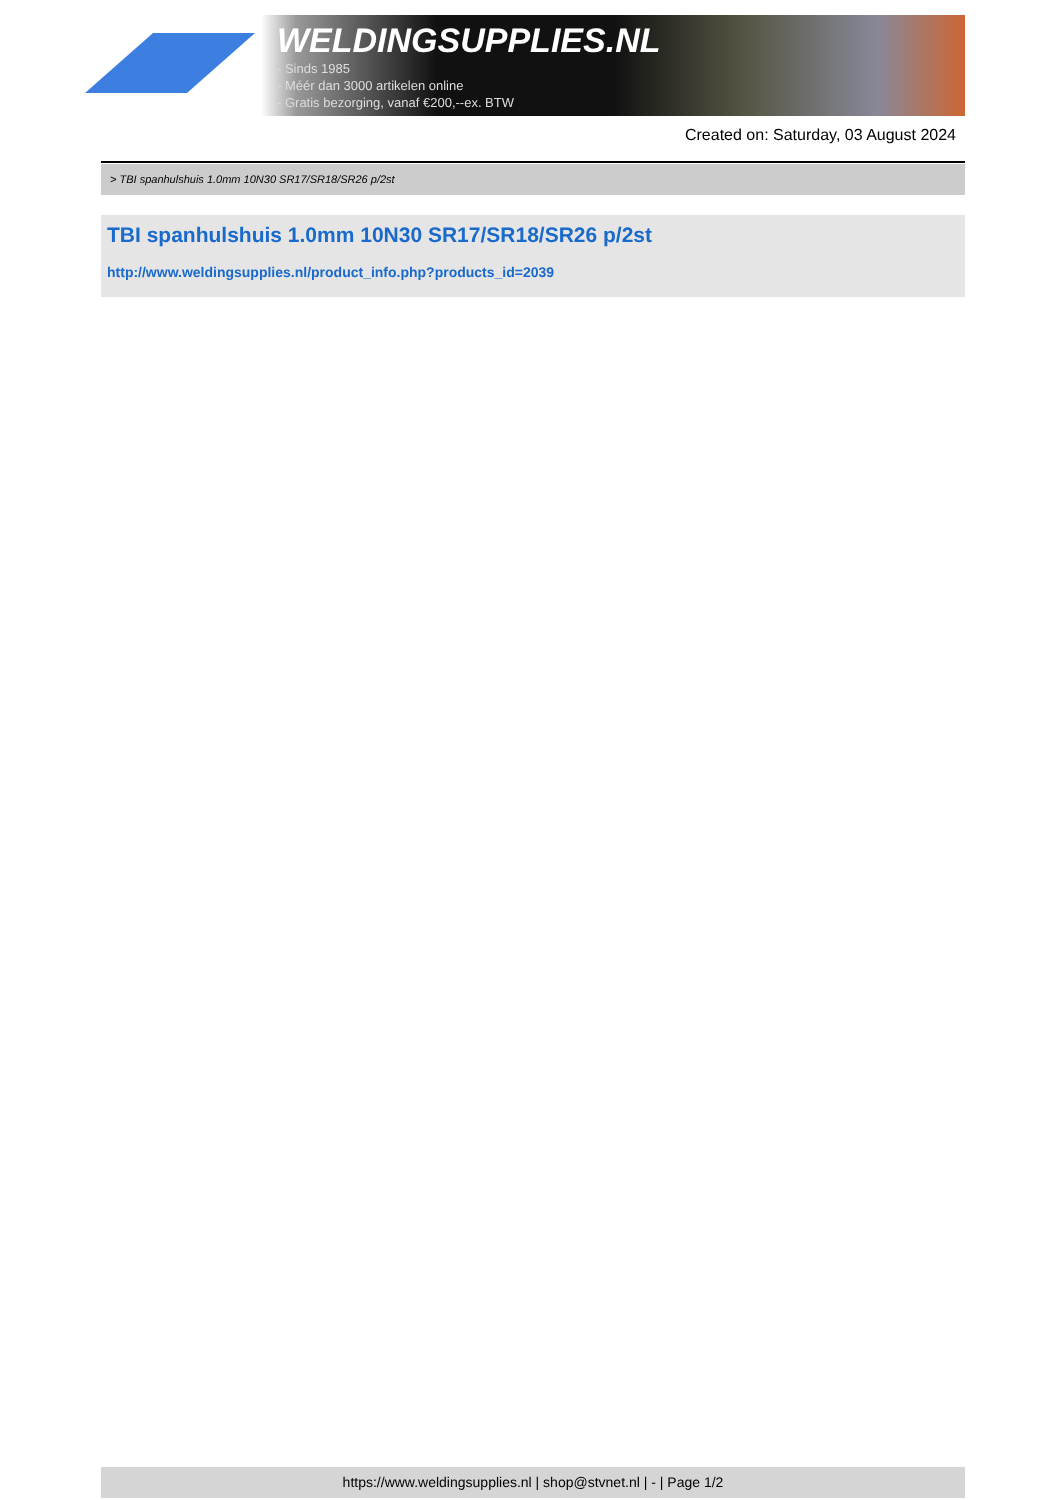WELDINGSUPPLIES.NL
- Sinds 1985
- Méér dan 3000 artikelen online
- Gratis bezorging, vanaf €200,--ex. BTW
Created on: Saturday, 03 August 2024
> TBI spanhulshuis 1.0mm 10N30 SR17/SR18/SR26 p/2st
TBI spanhulshuis 1.0mm 10N30 SR17/SR18/SR26 p/2st
http://www.weldingsupplies.nl/product_info.php?products_id=2039
https://www.weldingsupplies.nl | shop@stvnet.nl | - | Page 1/2